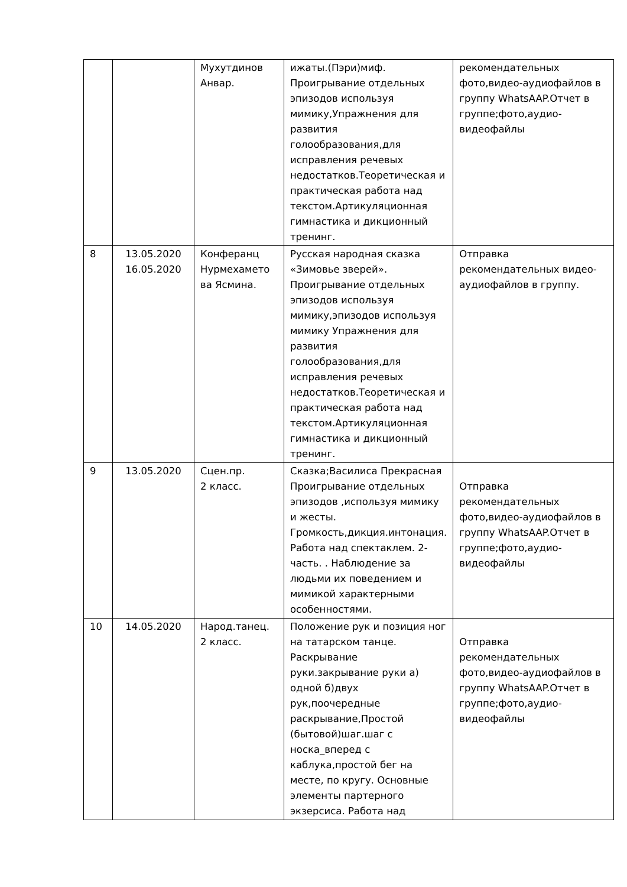| | | Мухутдинов Анвар. | ижаты.(Пэри)миф. Проигрывание отдельных эпизодов используя мимику,Упражнения для развития голообразования,для исправления речевых недостатков.Теоретическая и практическая работа над текстом.Артикуляционная гимнастика и дикционный тренинг. | рекомендательных фото,видео-аудиофайлов в группу WhatsAAP.Отчет в группе;фото,аудио-видеофайлы |
| 8 | 13.05.2020 16.05.2020 | Конферанц Нурмехамето ва Ясмина. | Русская народная сказка «Зимовье зверей». Проигрывание отдельных эпизодов используя мимику,эпизодов используя мимику Упражнения для развития голообразования,для исправления речевых недостатков.Теоретическая и практическая работа над текстом.Артикуляционная гимнастика и дикционный тренинг. | Отправка рекомендательных видео-аудиофайлов в группу. |
| 9 | 13.05.2020 | Сцен.пр. 2 класс. | Сказка;Василиса Прекрасная Проигрывание отдельных эпизодов ,используя мимику и жесты. Громкость,дикция.интонация. Работа над спектаклем. 2-часть. . Наблюдение за людьми их поведением и мимикой характерными особенностями. | Отправка рекомендательных фото,видео-аудиофайлов в группу WhatsAAP.Отчет в группе;фото,аудио-видеофайлы |
| 10 | 14.05.2020 | Народ.танец. 2 класс. | Положение рук и позиция ног на татарском танце. Раскрывание руки.закрывание руки а) одной б)двух рук,поочередные раскрывание,Простой (бытовой)шаг.шаг с носка_вперед с каблука,простой бег на месте, по кругу. Основные элементы партерного экзерсиса. Работа над | Отправка рекомендательных фото,видео-аудиофайлов в группу WhatsAAP.Отчет в группе;фото,аудио-видеофайлы |